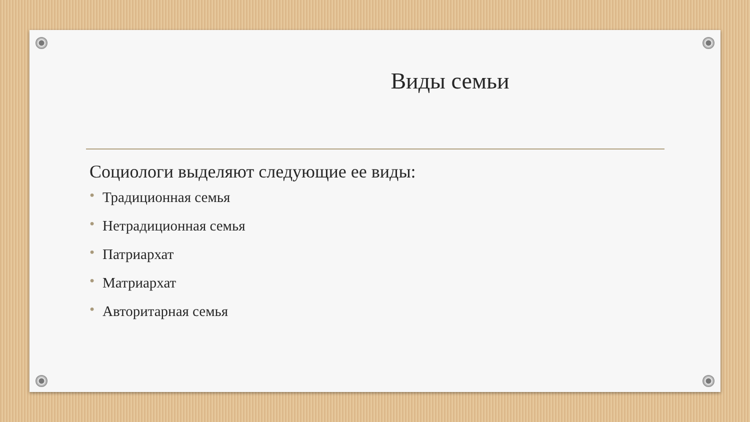Виды семьи
Социологи выделяют следующие ее виды:
• Традиционная семья
• Нетрадиционная семья
• Патриархат
• Матриархат
• Авторитарная семья